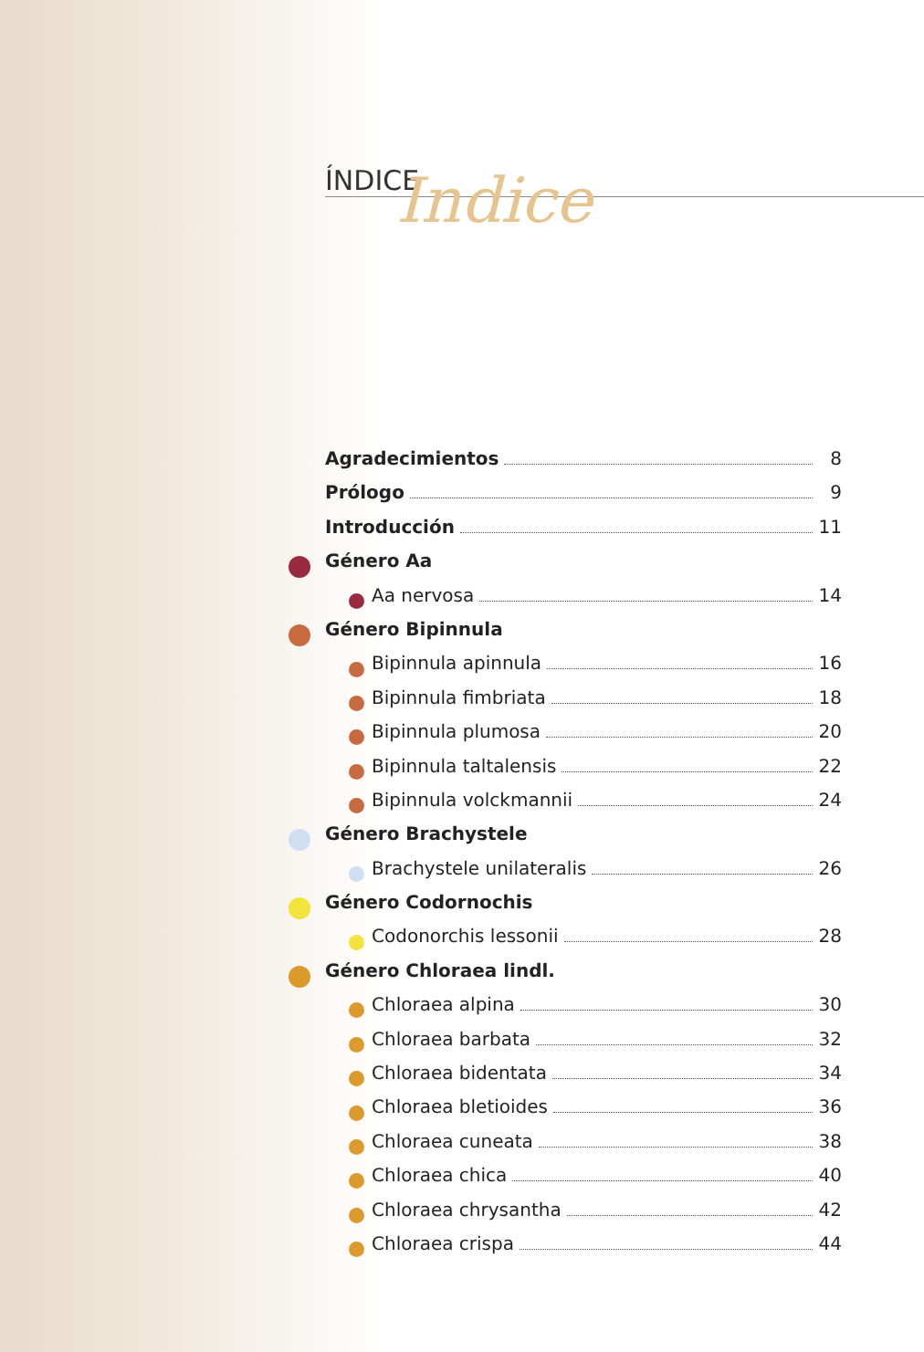ÍNDICE
Indice
Agradecimientos 8
Prólogo 9
Introducción 11
Género Aa
Aa nervosa 14
Género Bipinnula
Bipinnula apinnula 16
Bipinnula fimbriata 18
Bipinnula plumosa 20
Bipinnula taltalensis 22
Bipinnula volckmannii 24
Género Brachystele
Brachystele unilateralis 26
Género Codornochis
Codonorchis lessonii 28
Género Chloraea lindl.
Chloraea alpina 30
Chloraea barbata 32
Chloraea bidentata 34
Chloraea bletioides 36
Chloraea cuneata 38
Chloraea chica 40
Chloraea chrysantha 42
Chloraea crispa 44